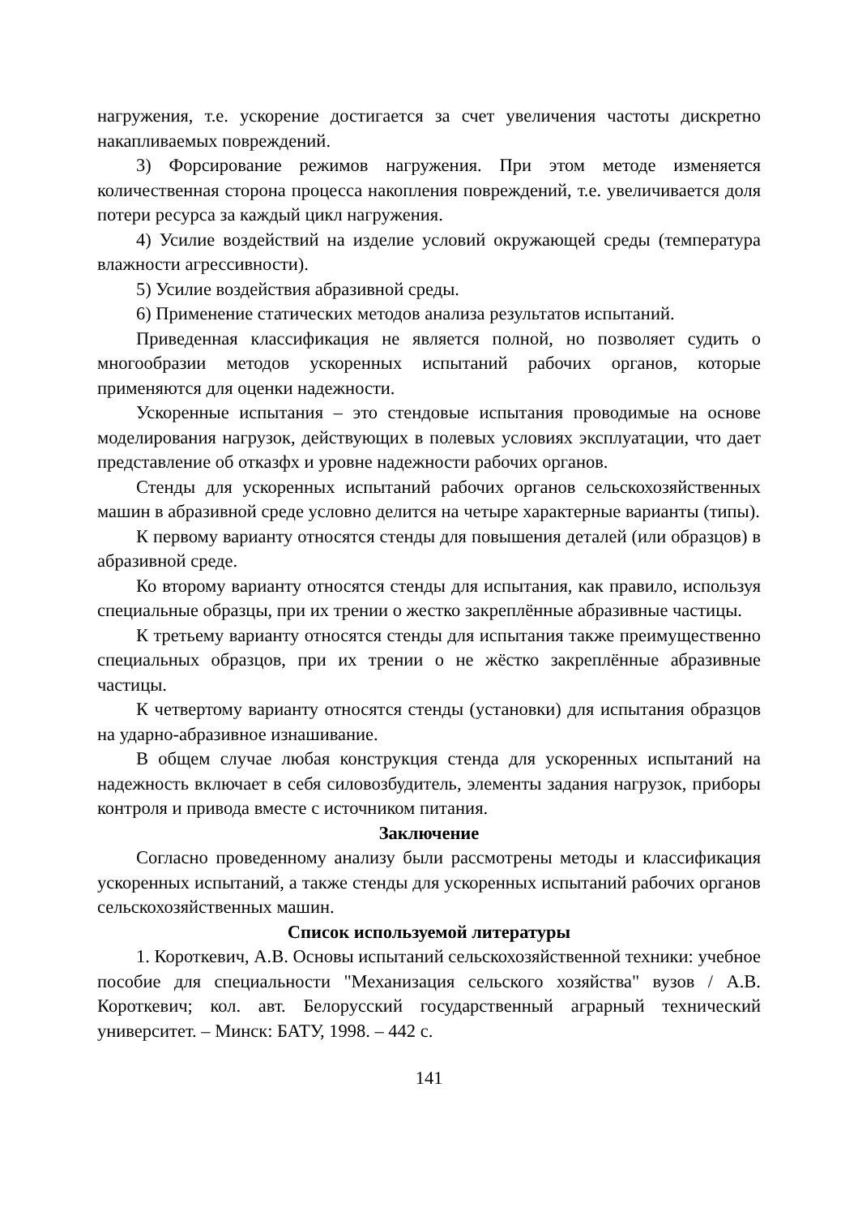нагружения, т.е. ускорение достигается за счет увеличения частоты дискретно накапливаемых повреждений.
3) Форсирование режимов нагружения. При этом методе изменяется количественная сторона процесса накопления повреждений, т.е. увеличивается доля потери ресурса за каждый цикл нагружения.
4) Усилие воздействий на изделие условий окружающей среды (температура влажности агрессивности).
5) Усилие воздействия абразивной среды.
6) Применение статических методов анализа результатов испытаний.
Приведенная классификация не является полной, но позволяет судить о многообразии методов ускоренных испытаний рабочих органов, которые применяются для оценки надежности.
Ускоренные испытания – это стендовые испытания проводимые на основе моделирования нагрузок, действующих в полевых условиях эксплуатации, что дает представление об отказфх и уровне надежности рабочих органов.
Стенды для ускоренных испытаний рабочих органов сельскохозяйственных машин в абразивной среде условно делится на четыре характерные варианты (типы).
К первому варианту относятся стенды для повышения деталей (или образцов) в абразивной среде.
Ко второму варианту относятся стенды для испытания, как правило, используя специальные образцы, при их трении о жестко закреплённые абразивные частицы.
К третьему варианту относятся стенды для испытания также преимущественно специальных образцов, при их трении о не жёстко закреплённые абразивные частицы.
К четвертому варианту относятся стенды (установки) для испытания образцов на ударно-абразивное изнашивание.
В общем случае любая конструкция стенда для ускоренных испытаний на надежность включает в себя силовозбудитель, элементы задания нагрузок, приборы контроля и привода вместе с источником питания.
Заключение
Согласно проведенному анализу были рассмотрены методы и классификация ускоренных испытаний, а также стенды для ускоренных испытаний рабочих органов сельскохозяйственных машин.
Список используемой литературы
1. Короткевич, А.В. Основы испытаний сельскохозяйственной техники: учебное пособие для специальности "Механизация сельского хозяйства" вузов / А.В. Короткевич; кол. авт. Белорусский государственный аграрный технический университет. – Минск: БАТУ, 1998. – 442 с.
141